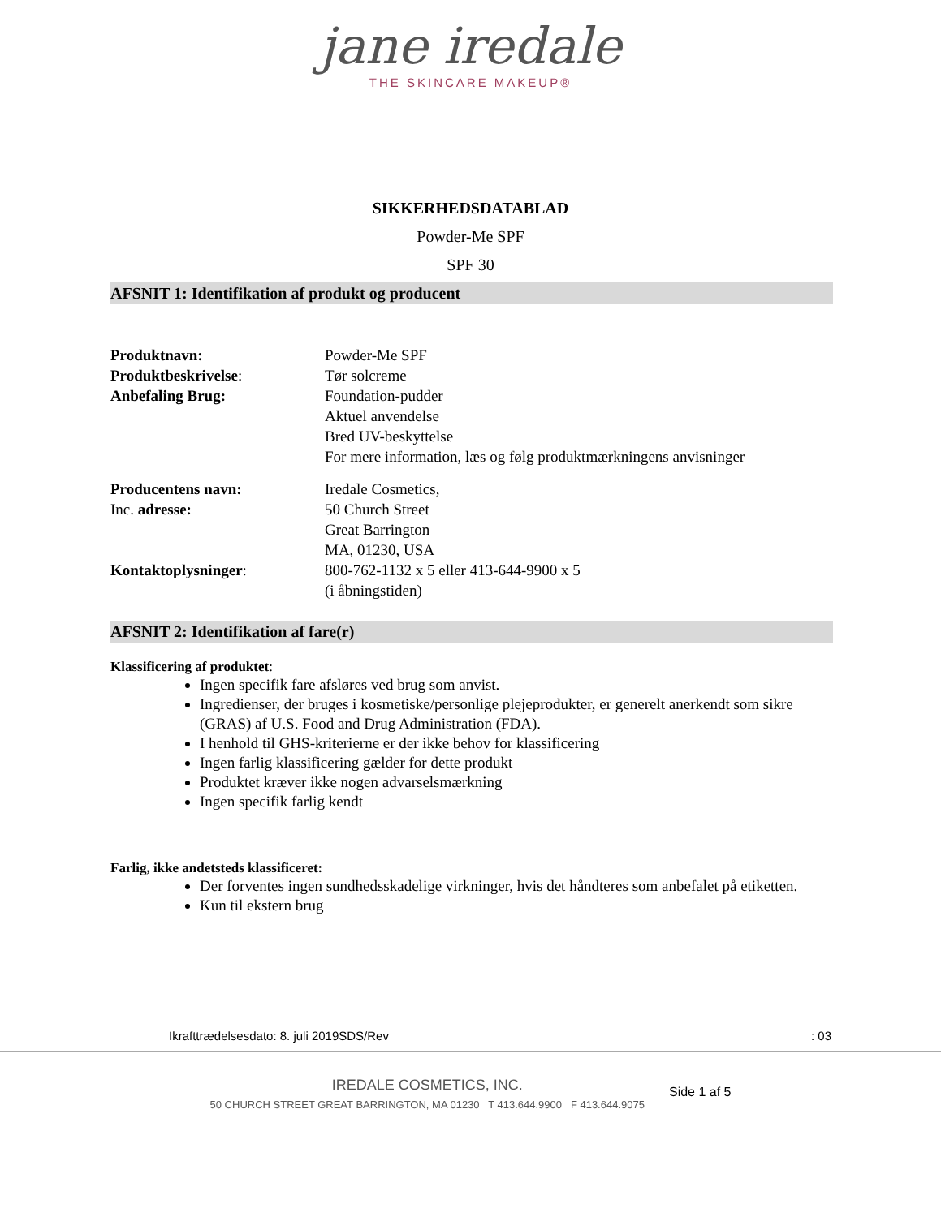jane iredale
THE SKINCARE MAKEUP®
SIKKERHEDSDATABLAD
Powder-Me SPF
SPF 30
AFSNIT 1: Identifikation af produkt og producent
Produktnavn: Powder-Me SPF
Produktbeskrivelse: Tør solcreme
Anbefaling Brug: Foundation-pudder
Aktuel anvendelse
Bred UV-beskyttelse
For mere information, læs og følg produktmærkningens anvisninger
Producentens navn: Iredale Cosmetics,
Inc. adresse: 50 Church Street
Great Barrington
MA, 01230, USA
Kontaktoplysninger: 800-762-1132 x 5 eller 413-644-9900 x 5
(i åbningstiden)
AFSNIT 2: Identifikation af fare(r)
Klassificering af produktet:
Ingen specifik fare afsløres ved brug som anvist.
Ingredienser, der bruges i kosmetiske/personlige plejeprodukter, er generelt anerkendt som sikre (GRAS) af U.S. Food and Drug Administration (FDA).
I henhold til GHS-kriterierne er der ikke behov for klassificering
Ingen farlig klassificering gælder for dette produkt
Produktet kræver ikke nogen advarselsmærkning
Ingen specifik farlig kendt
Farlig, ikke andetsteds klassificeret:
Der forventes ingen sundhedsskadelige virkninger, hvis det håndteres som anbefalet på etiketten.
Kun til ekstern brug
Ikrafttrædelsesdato: 8. juli 2019SDS/Rev: 03
IREDALE COSMETICS, INC.
50 CHURCH STREET GREAT BARRINGTON, MA 01230 T 413.644.9900 F 413.644.9075
Side 1 af 5